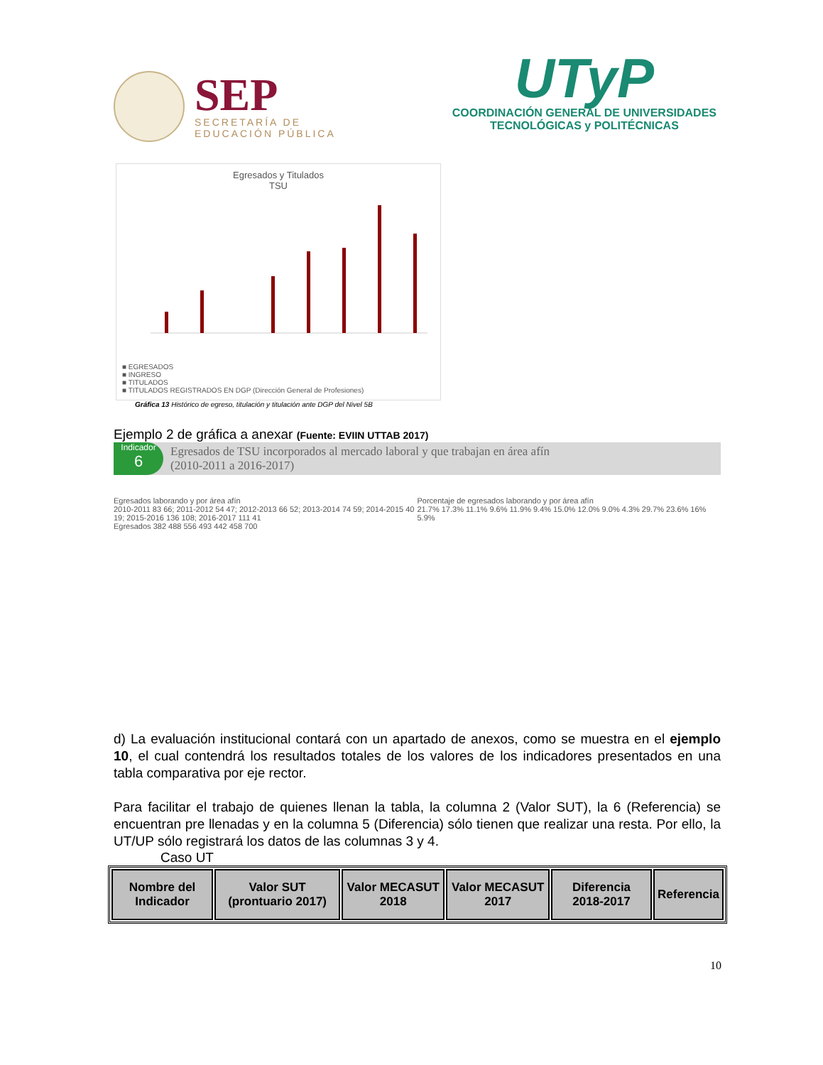SEP
SECRETARÍA DE
EDUCACIÓN PÚBLICA
UTyP
COORDINACIÓN GENERAL DE UNIVERSIDADES
TECNOLÓGICAS y POLITÉCNICAS
Egresados y Titulados
TSU
■ EGRESADOS
■ INGRESO
■ TITULADOS
■ TITULADOS REGISTRADOS EN DGP (Dirección General de Profesiones)
Gráfica 13 Histórico de egreso, titulación y titulación ante DGP del Nivel 5B
Ejemplo 2 de gráfica a anexar (Fuente: EVIIN UTTAB 2017)
Indicador
6
Egresados de TSU incorporados al mercado laboral y que trabajan en área afín
(2010-2011 a 2016-2017)
Egresados laborando y por área afín
2010-2011 83 66; 2011-2012 54 47; 2012-2013 66 52; 2013-2014 74 59; 2014-2015 40 19; 2015-2016 136 108; 2016-2017 111 41
Egresados 382 488 556 493 442 458 700
Porcentaje de egresados laborando y por área afín
21.7% 17.3% 11.1% 9.6% 11.9% 9.4% 15.0% 12.0% 9.0% 4.3% 29.7% 23.6% 16% 5.9%
d) La evaluación institucional contará con un apartado de anexos, como se muestra en el ejemplo 10, el cual contendrá los resultados totales de los valores de los indicadores presentados en una tabla comparativa por eje rector.
Para facilitar el trabajo de quienes llenan la tabla, la columna 2 (Valor SUT), la 6 (Referencia) se encuentran pre llenadas y en la columna 5 (Diferencia) sólo tienen que realizar una resta. Por ello, la UT/UP sólo registrará los datos de las columnas 3 y 4.
Caso UT
| Nombre del Indicador | Valor SUT (prontuario 2017) | Valor MECASUT 2018 | Valor MECASUT 2017 | Diferencia 2018-2017 | Referencia |
| --- | --- | --- | --- | --- | --- |
10